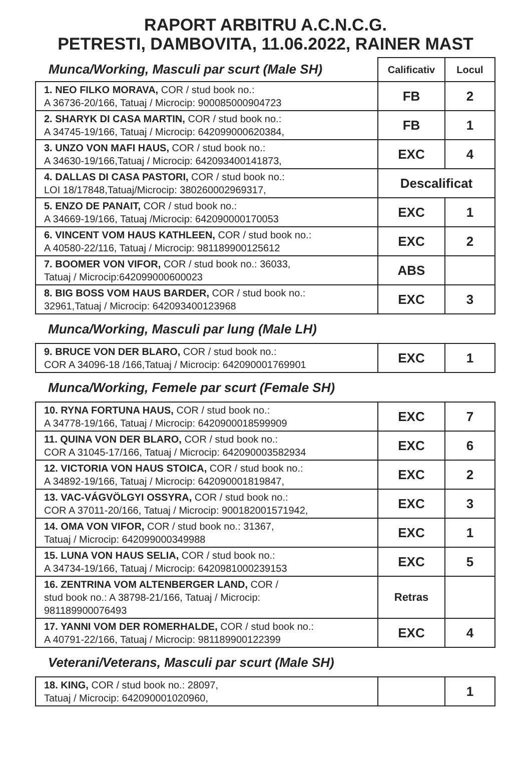RAPORT ARBITRU A.C.N.C.G.
PETRESTI, DAMBOVITA, 11.06.2022, RAINER MAST
| Munca/Working, Masculi par scurt (Male SH) | Calificativ | Locul |
| 1. NEO FILKO MORAVA, COR / stud book no.: A 36736-20/166, Tatuaj / Microcip: 900085000904723 | FB | 2 |
| 2. SHARYK DI CASA MARTIN, COR / stud book no.: A 34745-19/166, Tatuaj / Microcip: 642099000620384, | FB | 1 |
| 3. UNZO VON MAFI HAUS, COR / stud book no.: A 34630-19/166,Tatuaj / Microcip: 642093400141873, | EXC | 4 |
| 4. DALLAS DI CASA PASTORI, COR / stud book no.: LOI 18/17848,Tatuaj/Microcip: 380260002969317, | Descalificat | |
| 5. ENZO DE PANAIT, COR / stud book no.: A 34669-19/166, Tatuaj /Microcip: 642090000170053 | EXC | 1 |
| 6. VINCENT VOM HAUS KATHLEEN, COR / stud book no.: A 40580-22/116, Tatuaj / Microcip: 981189900125612 | EXC | 2 |
| 7. BOOMER VON VIFOR, COR / stud book no.: 36033, Tatuaj / Microcip:642099000600023 | ABS | |
| 8. BIG BOSS VOM HAUS BARDER, COR / stud book no.: 32961,Tatuaj / Microcip: 642093400123968 | EXC | 3 |
Munca/Working, Masculi par lung (Male LH)
| 9. BRUCE VON DER BLARO, COR / stud book no.: COR A 34096-18 /166,Tatuaj / Microcip: 642090001769901 | EXC | 1 |
Munca/Working, Femele par scurt (Female SH)
| 10. RYNA FORTUNA HAUS, COR / stud book no.: A 34778-19/166, Tatuaj / Microcip: 6420900018599909 | EXC | 7 |
| 11. QUINA VON DER BLARO, COR / stud book no.: COR A 31045-17/166, Tatuaj / Microcip: 642090003582934 | EXC | 6 |
| 12. VICTORIA VON HAUS STOICA, COR / stud book no.: A 34892-19/166, Tatuaj / Microcip: 642090001819847, | EXC | 2 |
| 13. VAC-VÁGVÖLGYI OSSYRA, COR / stud book no.: COR A 37011-20/166, Tatuaj / Microcip: 900182001571942, | EXC | 3 |
| 14. OMA VON VIFOR, COR / stud book no.: 31367, Tatuaj / Microcip: 642099000349988 | EXC | 1 |
| 15. LUNA VON HAUS SELIA, COR / stud book no.: A 34734-19/166, Tatuaj / Microcip: 6420981000239153 | EXC | 5 |
| 16. ZENTRINA VOM ALTENBERGER LAND, COR / stud book no.: A 38798-21/166, Tatuaj / Microcip: 981189900076493 | Retras | |
| 17. YANNI VOM DER ROMERHALDE, COR / stud book no.: A 40791-22/166, Tatuaj / Microcip: 981189900122399 | EXC | 4 |
Veterani/Veterans, Masculi par scurt (Male SH)
| 18. KING, COR / stud book no.: 28097, Tatuaj / Microcip: 642090001020960, | | 1 |